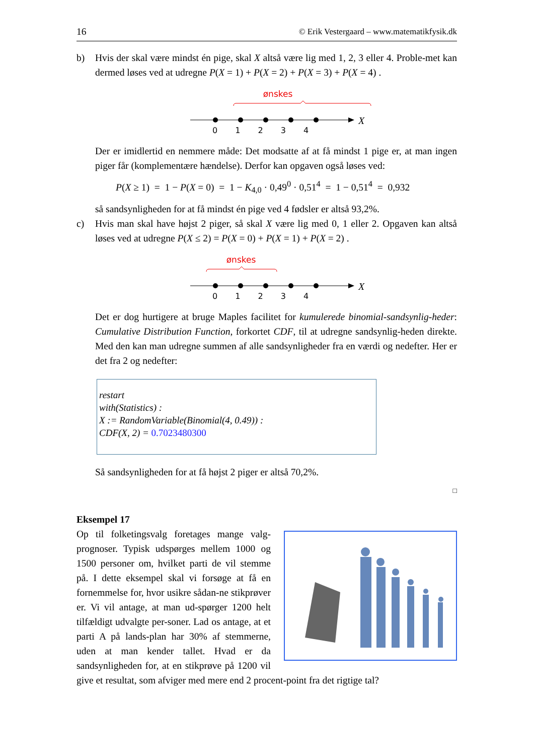16 © Erik Vestergaard – www.matematikfysik.dk
b) Hvis der skal være mindst én pige, skal X altså være lig med 1, 2, 3 eller 4. Proble-met kan dermed løses ved at udregne P(X = 1) + P(X = 2) + P(X = 3) + P(X = 4) .
ønskes
X
0 1 2 3 4
Der er imidlertid en nemmere måde: Det modsatte af at få mindst 1 pige er, at man ingen piger får (komplementære hændelse). Derfor kan opgaven også løses ved:
P(X ≥ 1) = 1 − P(X = 0) = 1 − K<sub>4,0</sub> · 0,49<sup>0</sup> · 0,51<sup>4</sup> = 1 − 0,51<sup>4</sup> = 0,932
så sandsynligheden for at få mindst én pige ved 4 fødsler er altså 93,2%.
c) Hvis man skal have højst 2 piger, så skal X være lig med 0, 1 eller 2. Opgaven kan altså løses ved at udregne P(X ≤ 2) = P(X = 0) + P(X = 1) + P(X = 2) .
ønskes
X
0 1 2 3 4
Det er dog hurtigere at bruge Maples facilitet for kumulerede binomial-sandsynlig-heder: Cumulative Distribution Function, forkortet CDF, til at udregne sandsynlig-heden direkte. Med den kan man udregne summen af alle sandsynligheder fra en værdi og nedefter. Her er det fra 2 og nedefter:
restart
with(Statistics) :
X := RandomVariable(Binomial(4, 0.49)) :
CDF(X, 2) = 0.7023480300
Så sandsynligheden for at få højst 2 piger er altså 70,2%.
□
Eksempel 17
Op til folketingsvalg foretages mange valg-prognoser. Typisk udspørges mellem 1000 og 1500 personer om, hvilket parti de vil stemme på. I dette eksempel skal vi forsøge at få en fornemmelse for, hvor usikre sådan-ne stikprøver er. Vi vil antage, at man ud-spørger 1200 helt tilfældigt udvalgte per-soner. Lad os antage, at et parti A på lands-plan har 30% af stemmerne, uden at man kender tallet. Hvad er da sandsynligheden for, at en stikprøve på 1200 vil give et resultat, som afviger med mere end 2 procent-point fra det rigtige tal?